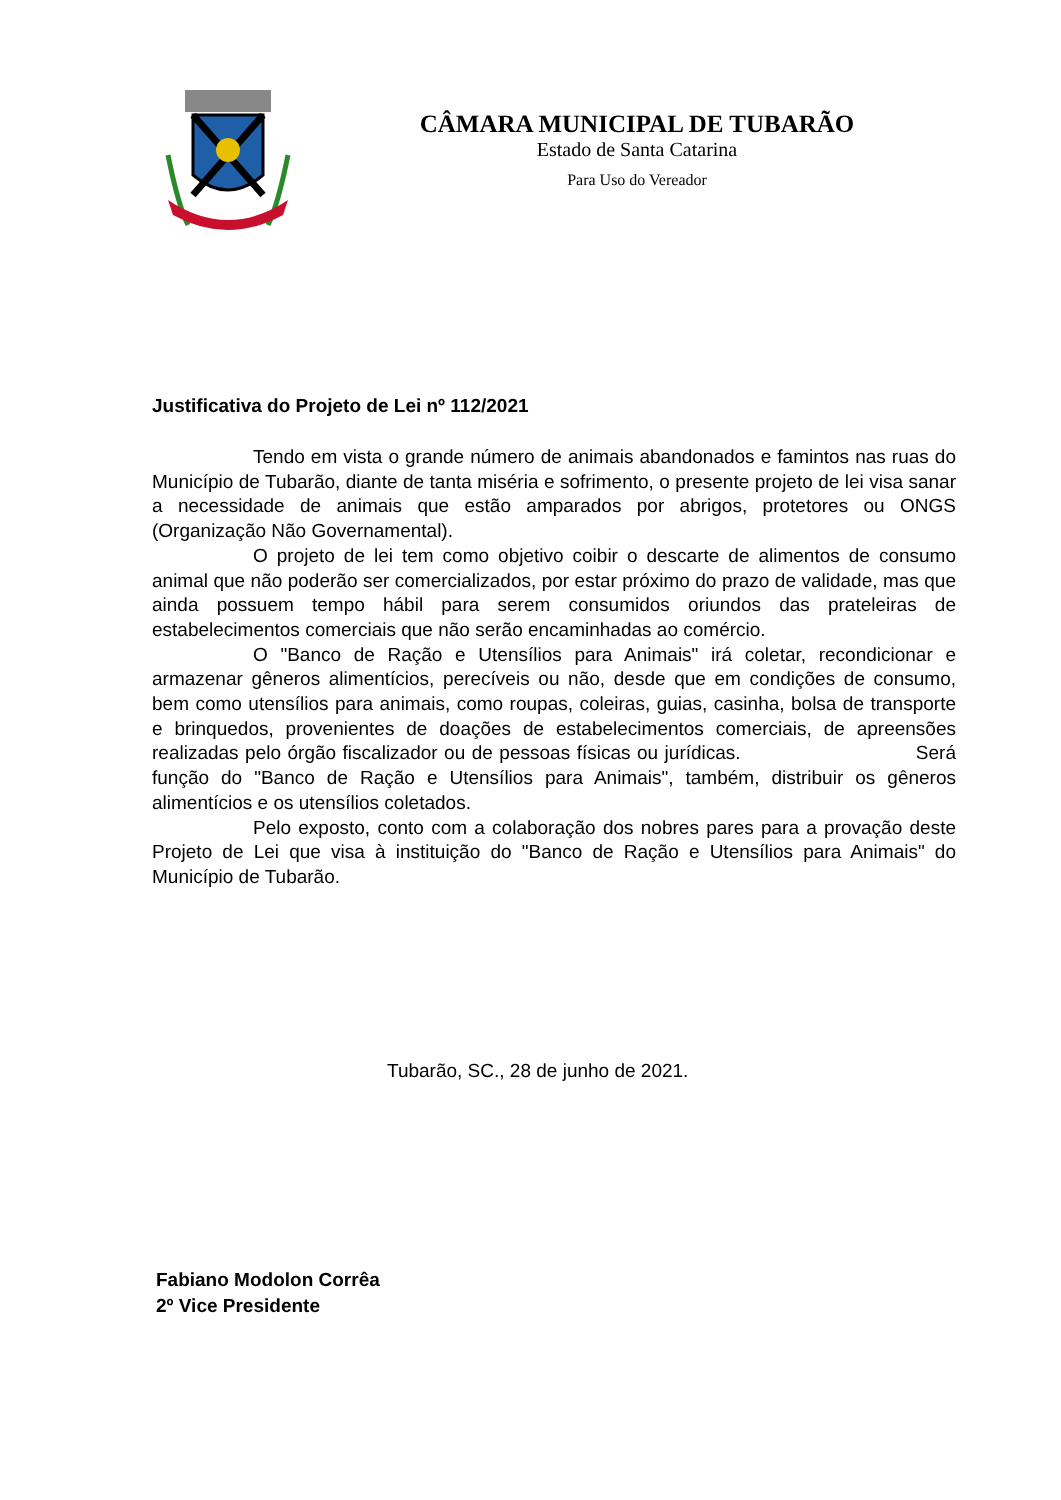CÂMARA MUNICIPAL DE TUBARÃO
Estado de Santa Catarina
Para Uso do Vereador
Justificativa do Projeto de Lei nº 112/2021
Tendo em vista o grande número de animais abandonados e famintos nas ruas do Município de Tubarão, diante de tanta miséria e sofrimento, o presente projeto de lei visa sanar a necessidade de animais que estão amparados por abrigos, protetores ou ONGS (Organização Não Governamental).
O projeto de lei tem como objetivo coibir o descarte de alimentos de consumo animal que não poderão ser comercializados, por estar próximo do prazo de validade, mas que ainda possuem tempo hábil para serem consumidos oriundos das prateleiras de estabelecimentos comerciais que não serão encaminhadas ao comércio.
O "Banco de Ração e Utensílios para Animais" irá coletar, recondicionar e armazenar gêneros alimentícios, perecíveis ou não, desde que em condições de consumo, bem como utensílios para animais, como roupas, coleiras, guias, casinha, bolsa de transporte e brinquedos, provenientes de doações de estabelecimentos comerciais, de apreensões realizadas pelo órgão fiscalizador ou de pessoas físicas ou jurídicas. Será função do "Banco de Ração e Utensílios para Animais", também, distribuir os gêneros alimentícios e os utensílios coletados.
Pelo exposto, conto com a colaboração dos nobres pares para a provação deste Projeto de Lei que visa à instituição do "Banco de Ração e Utensílios para Animais" do Município de Tubarão.
Tubarão, SC., 28 de junho de 2021.
Fabiano Modolon Corrêa
2º Vice Presidente